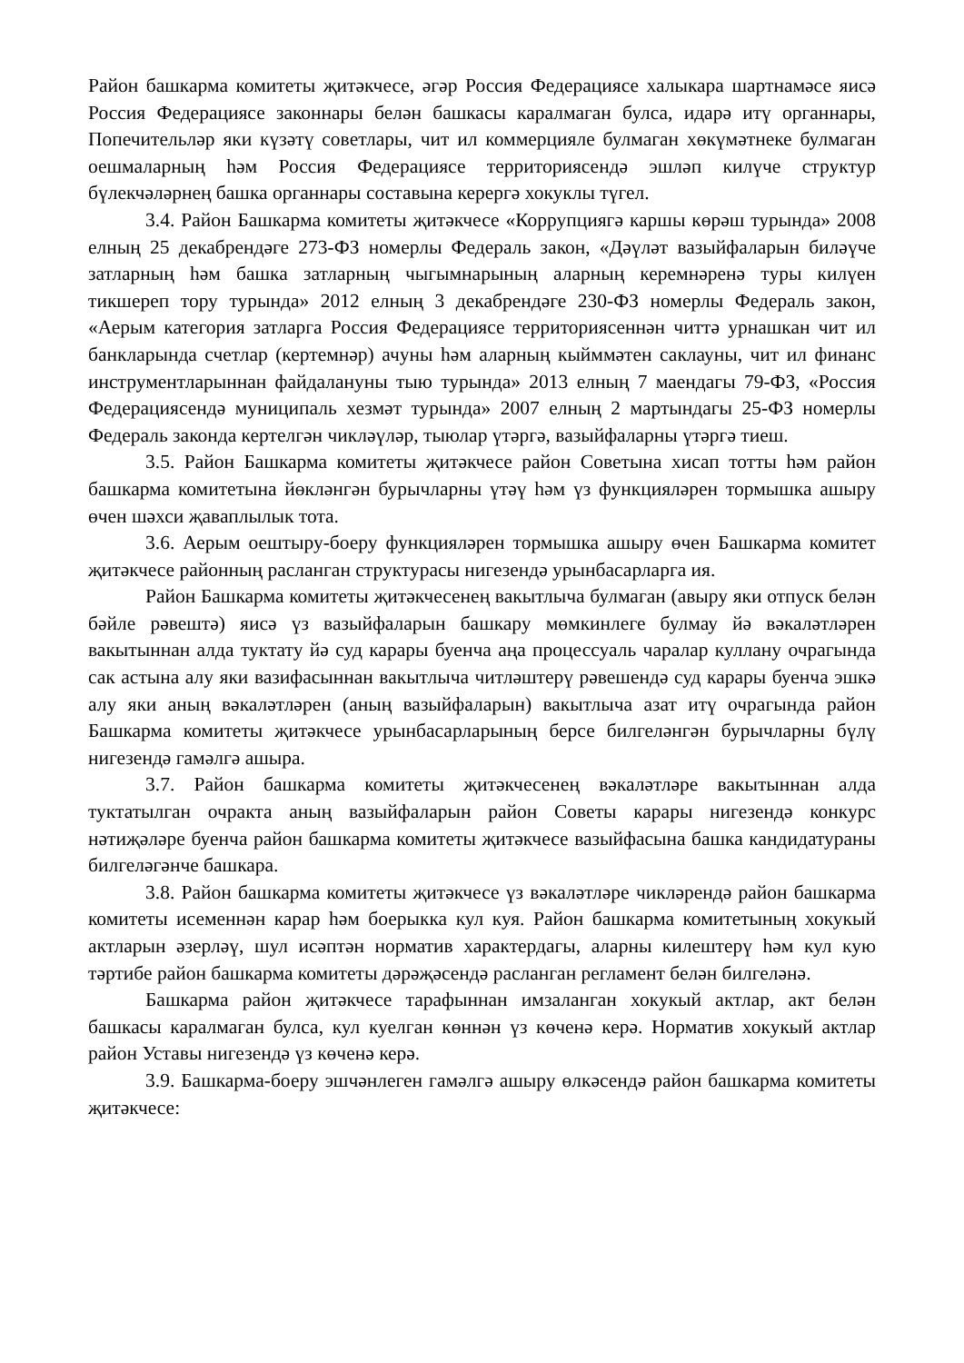Район башкарма комитеты җитәкчесе, әгәр Россия Федерациясе халыкара шартнамәсе яисә Россия Федерациясе законнары белән башкасы каралмаган булса, идарә итү органнары, Попечительләр яки күзәтү советлары, чит ил коммерцияле булмаган хөкүмәтнеке булмаган оешмаларның һәм Россия Федерациясе территориясендә эшләп килүче структур бүлекчәләрнең башка органнары составына керергә хокуклы түгел.
3.4. Район Башкарма комитеты җитәкчесе «Коррупциягә каршы көрәш турында» 2008 елның 25 декабрендәге 273-ФЗ номерлы Федераль закон, «Дәүләт вазыйфаларын биләүче затларның һәм башка затларның чыгымнарының аларның керемнәренә туры килүен тикшереп тору турында» 2012 елның 3 декабрендәге 230-ФЗ номерлы Федераль закон, «Аерым категория затларга Россия Федерациясе территориясеннән читтә урнашкан чит ил банкларында счетлар (кертемнәр) ачуны һәм аларның кыйммәтен саклауны, чит ил финанс инструментларыннан файдалануны тыю турында» 2013 елның 7 маендагы 79-ФЗ, «Россия Федерациясендә муниципаль хезмәт турында» 2007 елның 2 мартындагы 25-ФЗ номерлы Федераль законда кертелгән чикләүләр, тыюлар үтәргә, вазыйфаларны үтәргә тиеш.
3.5. Район Башкарма комитеты җитәкчесе район Советына хисап тотты һәм район башкарма комитетына йөкләнгән бурычларны үтәү һәм үз функцияләрен тормышка ашыру өчен шәхси җаваплылык тота.
3.6. Аерым оештыру-боеру функцияләрен тормышка ашыру өчен Башкарма комитет җитәкчесе районның расланган структурасы нигезендә урынбасарларга ия.
Район Башкарма комитеты җитәкчесенең вакытлыча булмаган (авыру яки отпуск белән бәйле рәвештә) яисә үз вазыйфаларын башкару мөмкинлеге булмау йә вәкаләтләрен вакытыннан алда туктату йә суд карары буенча аңа процессуаль чаралар куллану очрагында сак астына алу яки вазифасыннан вакытлыча читләштерү рәвешендә суд карары буенча эшкә алу яки аның вәкаләтләрен (аның вазыйфаларын) вакытлыча азат итү очрагында район Башкарма комитеты җитәкчесе урынбасарларының берсе билгеләнгән бурычларны бүлү нигезендә гамәлгә ашыра.
3.7. Район башкарма комитеты җитәкчесенең вәкаләтләре вакытыннан алда туктатылган очракта аның вазыйфаларын район Советы карары нигезендә конкурс нәтиҗәләре буенча район башкарма комитеты җитәкчесе вазыйфасына башка кандидатураны билгеләгәнче башкара.
3.8. Район башкарма комитеты җитәкчесе үз вәкаләтләре чикләрендә район башкарма комитеты исеменнән карар һәм боерыкка кул куя. Район башкарма комитетының хокукый актларын әзерләү, шул исәптән норматив характердагы, аларны килештерү һәм кул кую тәртибе район башкарма комитеты дәрәҗәсендә расланган регламент белән билгеләнә.
Башкарма район җитәкчесе тарафыннан имзаланган хокукый актлар, акт белән башкасы каралмаган булса, кул куелган көннән үз көченә керә. Норматив хокукый актлар район Уставы нигезендә үз көченә керә.
3.9. Башкарма-боеру эшчәнлеген гамәлгә ашыру өлкәсендә район башкарма комитеты җитәкчесе: